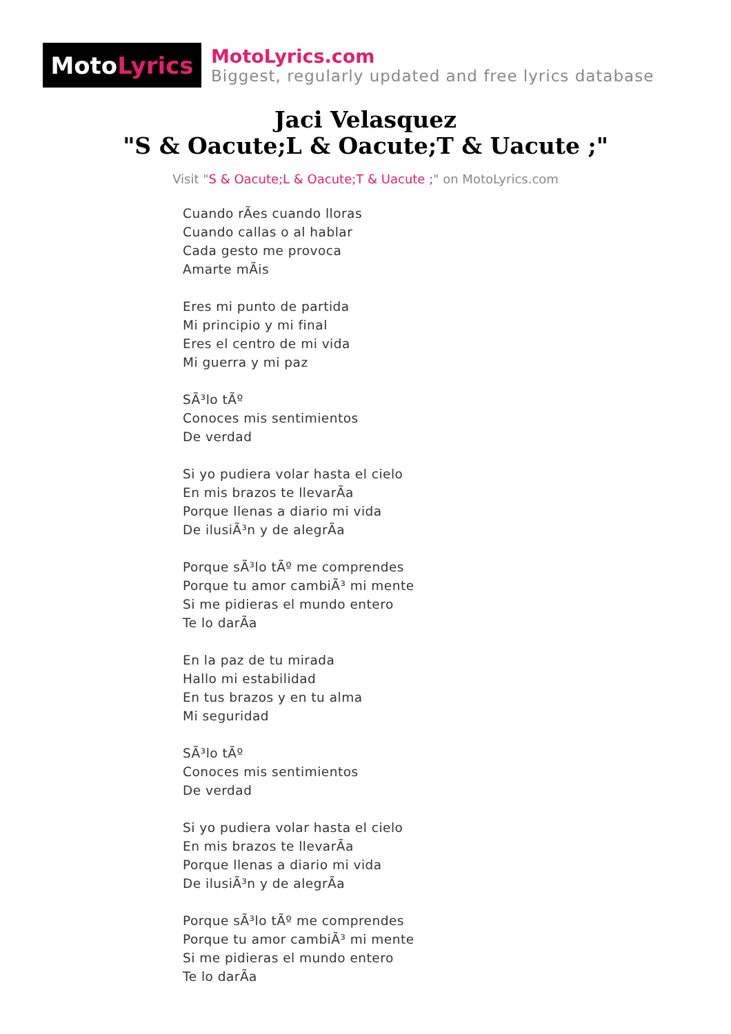Moto Lyrics
MotoLyrics.com
Biggest, regularly updated and free lyrics database
Jaci Velasquez
"S & Oacute;L & Oacute;T & Uacute ;"
Visit "S & Oacute;L & Oacute;T & Uacute ;" on MotoLyrics.com
Cuando rÃes cuando lloras
Cuando callas o al hablar
Cada gesto me provoca
Amarte mÃis
Eres mi punto de partida
Mi principio y mi final
Eres el centro de mi vida
Mi guerra y mi paz
SÃ³lo tÃº
Conoces mis sentimientos
De verdad
Si yo pudiera volar hasta el cielo
En mis brazos te llevarÃa
Porque llenas a diario mi vida
De ilusiÃ³n y de alegrÃa
Porque sÃ³lo tÃº me comprendes
Porque tu amor cambiÃ³ mi mente
Si me pidieras el mundo entero
Te lo darÃa
En la paz de tu mirada
Hallo mi estabilidad
En tus brazos y en tu alma
Mi seguridad
SÃ³lo tÃº
Conoces mis sentimientos
De verdad
Si yo pudiera volar hasta el cielo
En mis brazos te llevarÃa
Porque llenas a diario mi vida
De ilusiÃ³n y de alegrÃa
Porque sÃ³lo tÃº me comprendes
Porque tu amor cambiÃ³ mi mente
Si me pidieras el mundo entero
Te lo darÃa